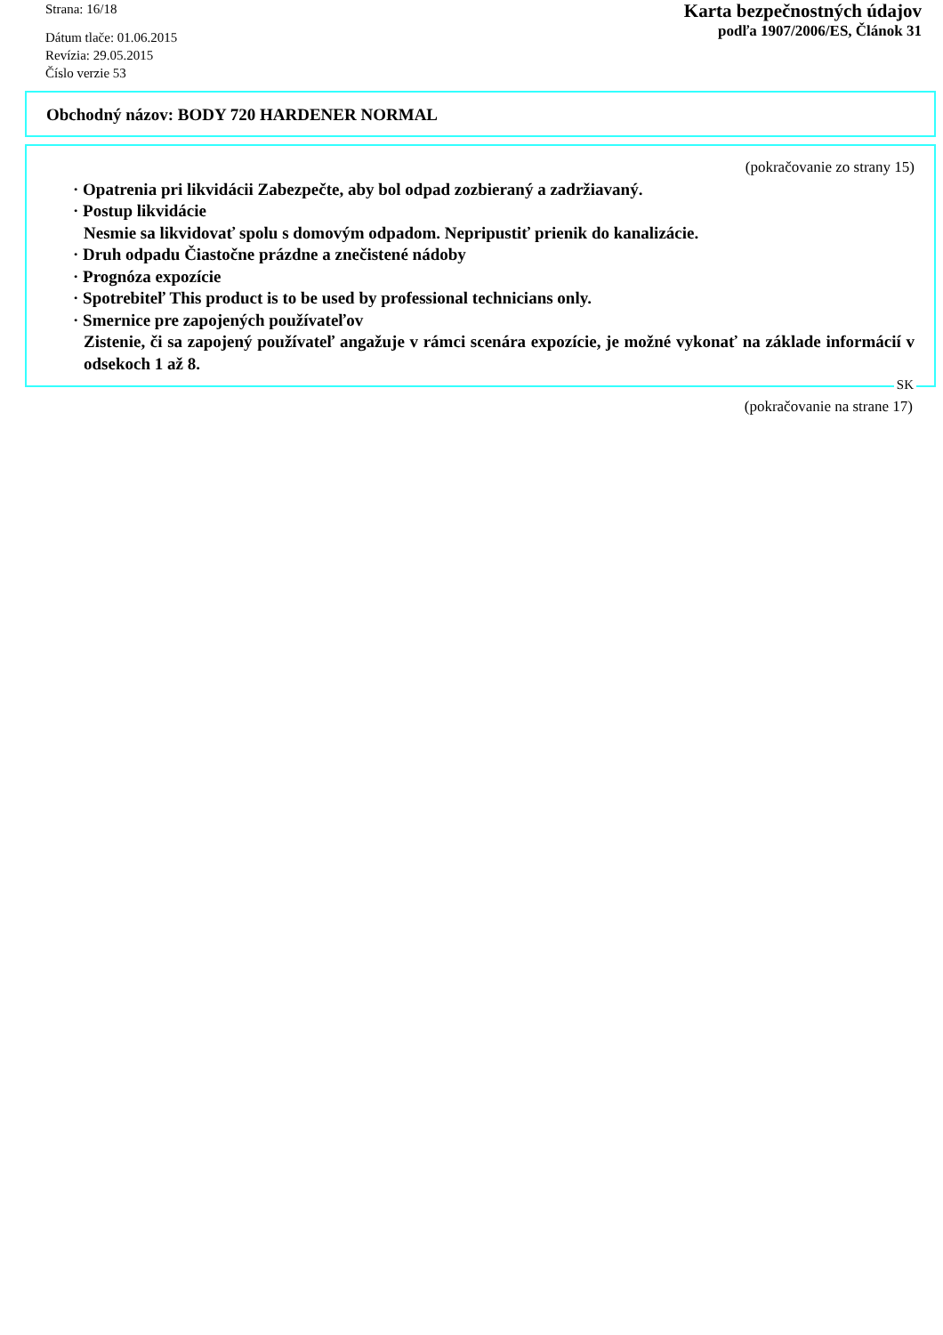Strana: 16/18
Dátum tlače: 01.06.2015
Revízia: 29.05.2015
Číslo verzie 53
Karta bezpečnostných údajov
podľa 1907/2006/ES, Článok 31
Obchodný názov: BODY 720 HARDENER NORMAL
(pokračovanie zo strany 15)
· Opatrenia pri likvidácii Zabezpečte, aby bol odpad zozbieraný a zadržiavaný.
· Postup likvidácie
Nesmie sa likvidovať spolu s domovým odpadom. Nepripustiť prienik do kanalizácie.
· Druh odpadu Čiastočne prázdne a znečistené nádoby
· Prognóza expozície
· Spotrebiteľ This product is to be used by professional technicians only.
· Smernice pre zapojených používateľov
Zistenie, či sa zapojený používateľ angažuje v rámci scenára expozície, je možné vykonať na základe informácií v odsekoch 1 až 8.
SK
(pokračovanie na strane 17)